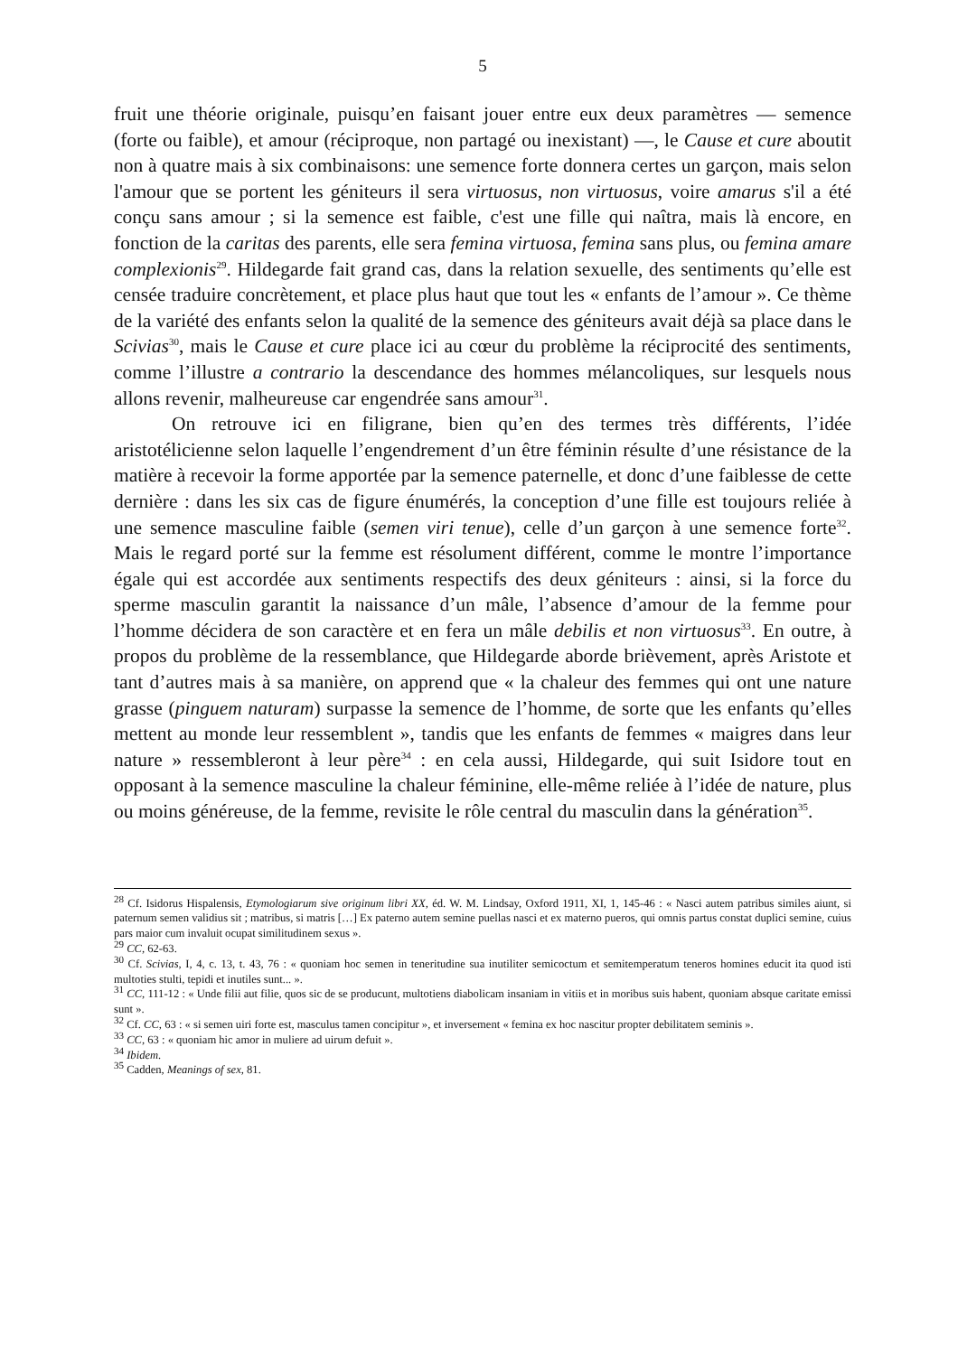5
fruit une théorie originale, puisqu’en faisant jouer entre eux deux paramètres — semence (forte ou faible), et amour (réciproque, non partagé ou inexistant) —, le Cause et cure aboutit non à quatre mais à six combinaisons: une semence forte donnera certes un garçon, mais selon l'amour que se portent les géniteurs il sera virtuosus, non virtuosus, voire amarus s'il a été conçu sans amour ; si la semence est faible, c'est une fille qui naîtra, mais là encore, en fonction de la caritas des parents, elle sera femina virtuosa, femina sans plus, ou femina amare complexionis<sup>29</sup>. Hildegarde fait grand cas, dans la relation sexuelle, des sentiments qu’elle est censée traduire concrètement, et place plus haut que tout les « enfants de l’amour ». Ce thème de la variété des enfants selon la qualité de la semence des géniteurs avait déjà sa place dans le Scivias<sup>30</sup>, mais le Cause et cure place ici au cœur du problème la réciprocité des sentiments, comme l’illustre a contrario la descendance des hommes mélancoliques, sur lesquels nous allons revenir, malheureuse car engendrée sans amour<sup>31</sup>.
On retrouve ici en filigrane, bien qu’en des termes très différents, l’idée aristotélicienne selon laquelle l’engendrement d’un être féminin résulte d’une résistance de la matière à recevoir la forme apportée par la semence paternelle, et donc d’une faiblesse de cette dernière : dans les six cas de figure énumérés, la conception d’une fille est toujours reliée à une semence masculine faible (semen viri tenue), celle d’un garçon à une semence forte<sup>32</sup>. Mais le regard porté sur la femme est résolument différent, comme le montre l’importance égale qui est accordée aux sentiments respectifs des deux géniteurs : ainsi, si la force du sperme masculin garantit la naissance d’un mâle, l’absence d’amour de la femme pour l’homme décidera de son caractère et en fera un mâle debilis et non virtuosus<sup>33</sup>. En outre, à propos du problème de la ressemblance, que Hildegarde aborde brièvement, après Aristote et tant d’autres mais à sa manière, on apprend que « la chaleur des femmes qui ont une nature grasse (pinguem naturam) surpasse la semence de l’homme, de sorte que les enfants qu’elles mettent au monde leur ressemblent », tandis que les enfants de femmes « maigres dans leur nature » ressembleront à leur père<sup>34</sup> : en cela aussi, Hildegarde, qui suit Isidore tout en opposant à la semence masculine la chaleur féminine, elle-même reliée à l’idée de nature, plus ou moins généreuse, de la femme, revisite le rôle central du masculin dans la génération<sup>35</sup>.
<sup>28</sup> Cf. Isidorus Hispalensis, Etymologiarum sive originum libri XX, éd. W. M. Lindsay, Oxford 1911, XI, 1, 145-46 : « Nasci autem patribus similes aiunt, si paternum semen validius sit ; matribus, si matris […] Ex paterno autem semine puellas nasci et ex materno pueros, qui omnis partus constat duplici semine, cuius pars maior cum invaluit ocupat similitudinem sexus ».
<sup>29</sup> CC, 62-63.
<sup>30</sup> Cf. Scivias, I, 4, c. 13, t. 43, 76 : « quoniam hoc semen in teneritudine sua inutiliter semicoctum et semitemperatum teneros homines educit ita quod isti multoties stulti, tepidi et inutiles sunt... ».
<sup>31</sup> CC, 111-12 : « Unde filii aut filie, quos sic de se producunt, multotiens diabolicam insaniam in vitiis et in moribus suis habent, quoniam absque caritate emissi sunt ».
<sup>32</sup> Cf. CC, 63 : « si semen uiri forte est, masculus tamen concipitur », et inversement « femina ex hoc nascitur propter debilitatem seminis ».
<sup>33</sup> CC, 63 : « quoniam hic amor in muliere ad uirum defuit ».
<sup>34</sup> Ibidem.
<sup>35</sup> Cadden, Meanings of sex, 81.